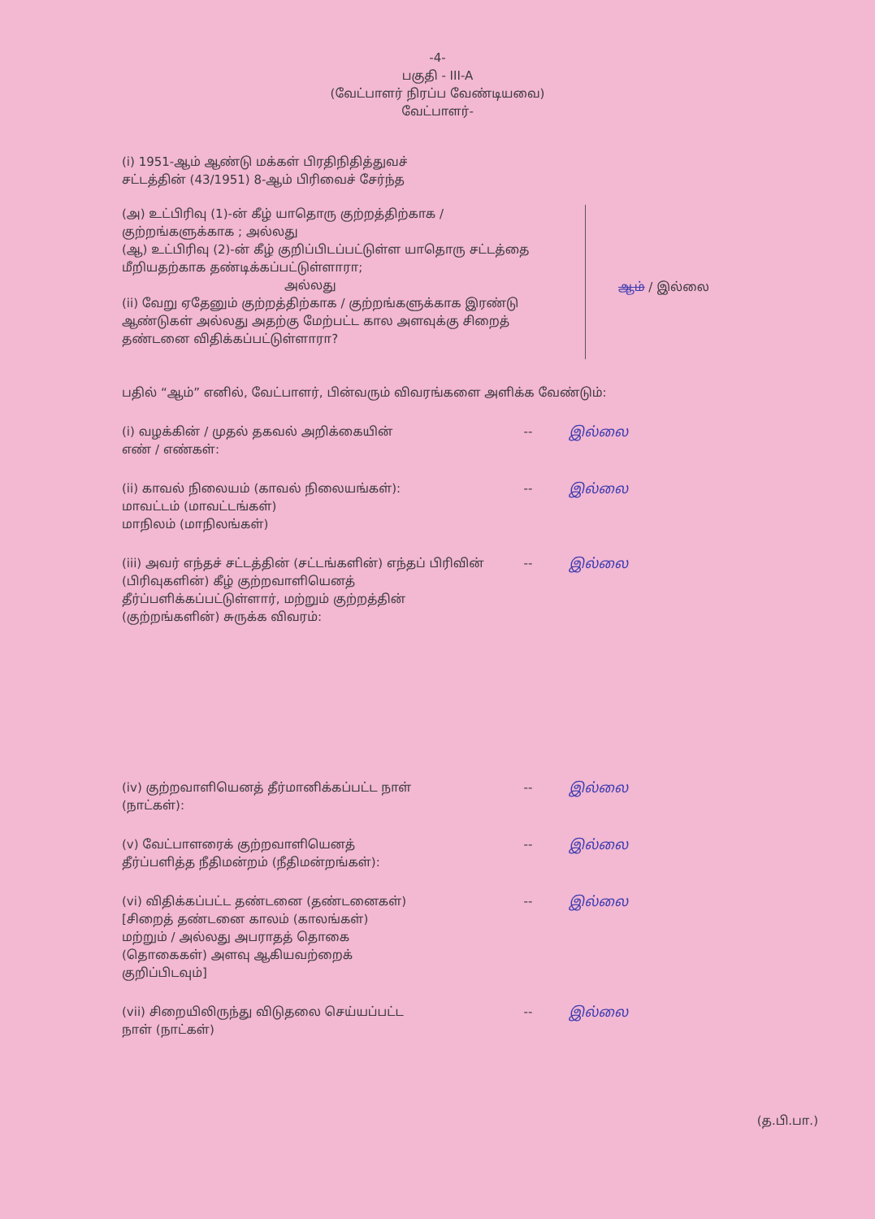-4-
பகுதி - III-A
(வேட்பாளர் நிரப்ப வேண்டியவை)
வேட்பாளர்-
(i) 1951-ஆம் ஆண்டு மக்கள் பிரதிநிதித்துவச்
சட்டத்தின் (43/1951) 8-ஆம் பிரிவைச் சேர்ந்த
(அ) உட்பிரிவு (1)-ன் கீழ் யாதொரு குற்றத்திற்காக / குற்றங்களுக்காக ; அல்லது
(ஆ) உட்பிரிவு (2)-ன் கீழ் குறிப்பிடப்பட்டுள்ள யாதொரு சட்டத்தை மீறியதற்காக தண்டிக்கப்பட்டுள்ளாரா;
அல்லது
(ii) வேறு ஏதேனும் குற்றத்திற்காக / குற்றங்களுக்காக இரண்டு ஆண்டுகள் அல்லது அதற்கு மேற்பட்ட கால அளவுக்கு சிறைத் தண்டனை விதிக்கப்பட்டுள்ளாரா?
ஆம் / இல்லை
பதில் “ஆம்” எனில், வேட்பாளர், பின்வரும் விவரங்களை அளிக்க வேண்டும்:
(i) வழக்கின் / முதல் தகவல் அறிக்கையின்
எண் / எண்கள்:
-- இல்லை
(ii) காவல் நிலையம் (காவல் நிலையங்கள்):
மாவட்டம் (மாவட்டங்கள்)
மாநிலம் (மாநிலங்கள்)
-- இல்லை
(iii) அவர் எந்தச் சட்டத்தின் (சட்டங்களின்) எந்தப் பிரிவின் (பிரிவுகளின்) கீழ் குற்றவாளியெனத் தீர்ப்பளிக்கப்பட்டுள்ளார், மற்றும் குற்றத்தின் (குற்றங்களின்) சுருக்க விவரம்:
-- இல்லை
(iv) குற்றவாளியெனத் தீர்மானிக்கப்பட்ட நாள்
(நாட்கள்):
-- இல்லை
(v) வேட்பாளரைக் குற்றவாளியெனத்
தீர்ப்பளித்த நீதிமன்றம் (நீதிமன்றங்கள்):
-- இல்லை
(vi) விதிக்கப்பட்ட தண்டனை (தண்டனைகள்)
[சிறைத் தண்டனை காலம் (காலங்கள்)
மற்றும் / அல்லது அபராதத் தொகை
(தொகைகள்) அளவு ஆகியவற்றைக்
குறிப்பிடவும்]
-- இல்லை
(vii) சிறையிலிருந்து விடுதலை செய்யப்பட்ட
நாள் (நாட்கள்)
-- இல்லை
(த.பி.பா.)